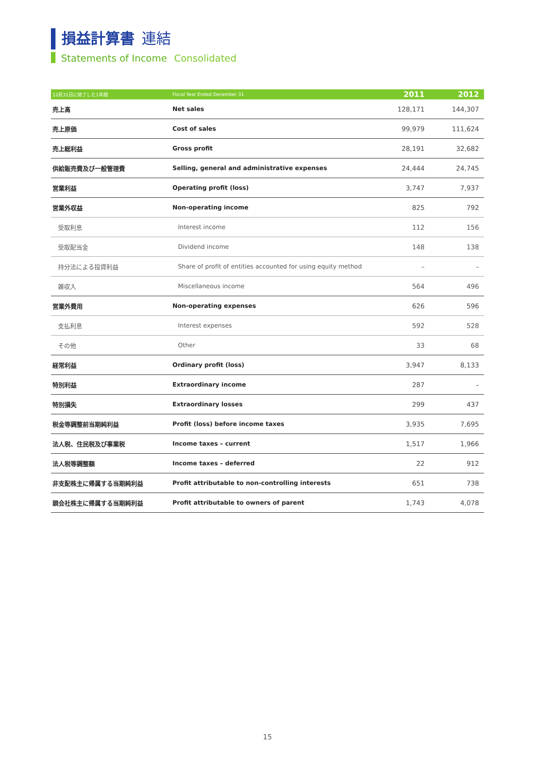損益計算書 連結
Statements of Income Consolidated
| 12月31日に終了した1年間 | Fiscal Year Ended December 31 | 2011 | 2012 |
| --- | --- | --- | --- |
| 売上高 | Net sales | 128,171 | 144,307 |
| 売上原価 | Cost of sales | 99,979 | 111,624 |
| 売上総利益 | Gross profit | 28,191 | 32,682 |
| 供給販売費及び一般管理費 | Selling, general and administrative expenses | 24,444 | 24,745 |
| 営業利益 | Operating profit (loss) | 3,747 | 7,937 |
| 営業外収益 | Non-operating income | 825 | 792 |
| 受取利息 | Interest income | 112 | 156 |
| 受取配当金 | Dividend income | 148 | 138 |
| 持分法による投資利益 | Share of profit of entities accounted for using equity method | – | – |
| 雑収入 | Miscellaneous income | 564 | 496 |
| 営業外費用 | Non-operating expenses | 626 | 596 |
| 支払利息 | Interest expenses | 592 | 528 |
| その他 | Other | 33 | 68 |
| 経常利益 | Ordinary profit (loss) | 3,947 | 8,133 |
| 特別利益 | Extraordinary income | 287 | – |
| 特別損失 | Extraordinary losses | 299 | 437 |
| 税金等調整前当期純利益 | Profit (loss) before income taxes | 3,935 | 7,695 |
| 法人税、住民税及び事業税 | Income taxes – current | 1,517 | 1,966 |
| 法人税等調整額 | Income taxes – deferred | 22 | 912 |
| 非支配株主に帰属する当期純利益 | Profit attributable to non-controlling interests | 651 | 738 |
| 親会社株主に帰属する当期純利益 | Profit attributable to owners of parent | 1,743 | 4,078 |
15